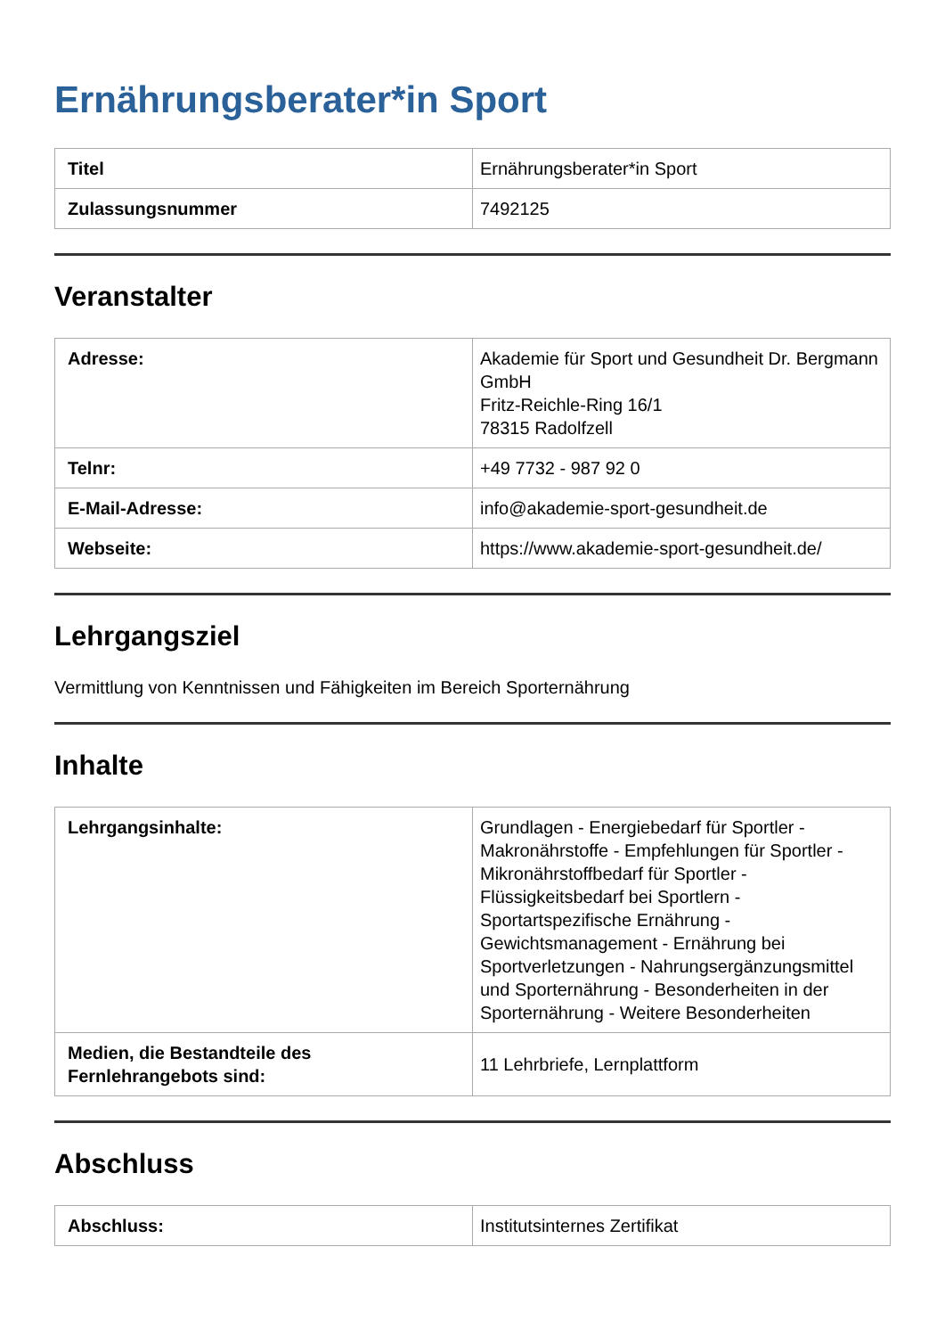Ernährungsberater*in Sport
| Titel | Ernährungsberater*in Sport |
| Zulassungsnummer | 7492125 |
Veranstalter
| Adresse: | Akademie für Sport und Gesundheit Dr. Bergmann GmbH Fritz-Reichle-Ring 16/1 78315 Radolfzell |
| Telnr: | +49 7732 - 987 92 0 |
| E-Mail-Adresse: | info@akademie-sport-gesundheit.de |
| Webseite: | https://www.akademie-sport-gesundheit.de/ |
Lehrgangsziel
Vermittlung von Kenntnissen und Fähigkeiten im Bereich Sporternährung
Inhalte
| Lehrgangsinhalte: | Grundlagen - Energiebedarf für Sportler - Makronährstoffe - Empfehlungen für Sportler - Mikronährstoffbedarf für Sportler - Flüssigkeitsbedarf bei Sportlern - Sportartspezifische Ernährung - Gewichtsmanagement - Ernährung bei Sportverletzungen - Nahrungsergänzungsmittel und Sporternährung - Besonderheiten in der Sporternährung - Weitere Besonderheiten |
| Medien, die Bestandteile des Fernlehrangebots sind: | 11 Lehrbriefe, Lernplattform |
Abschluss
| Abschluss: | Institutsinternes Zertifikat |